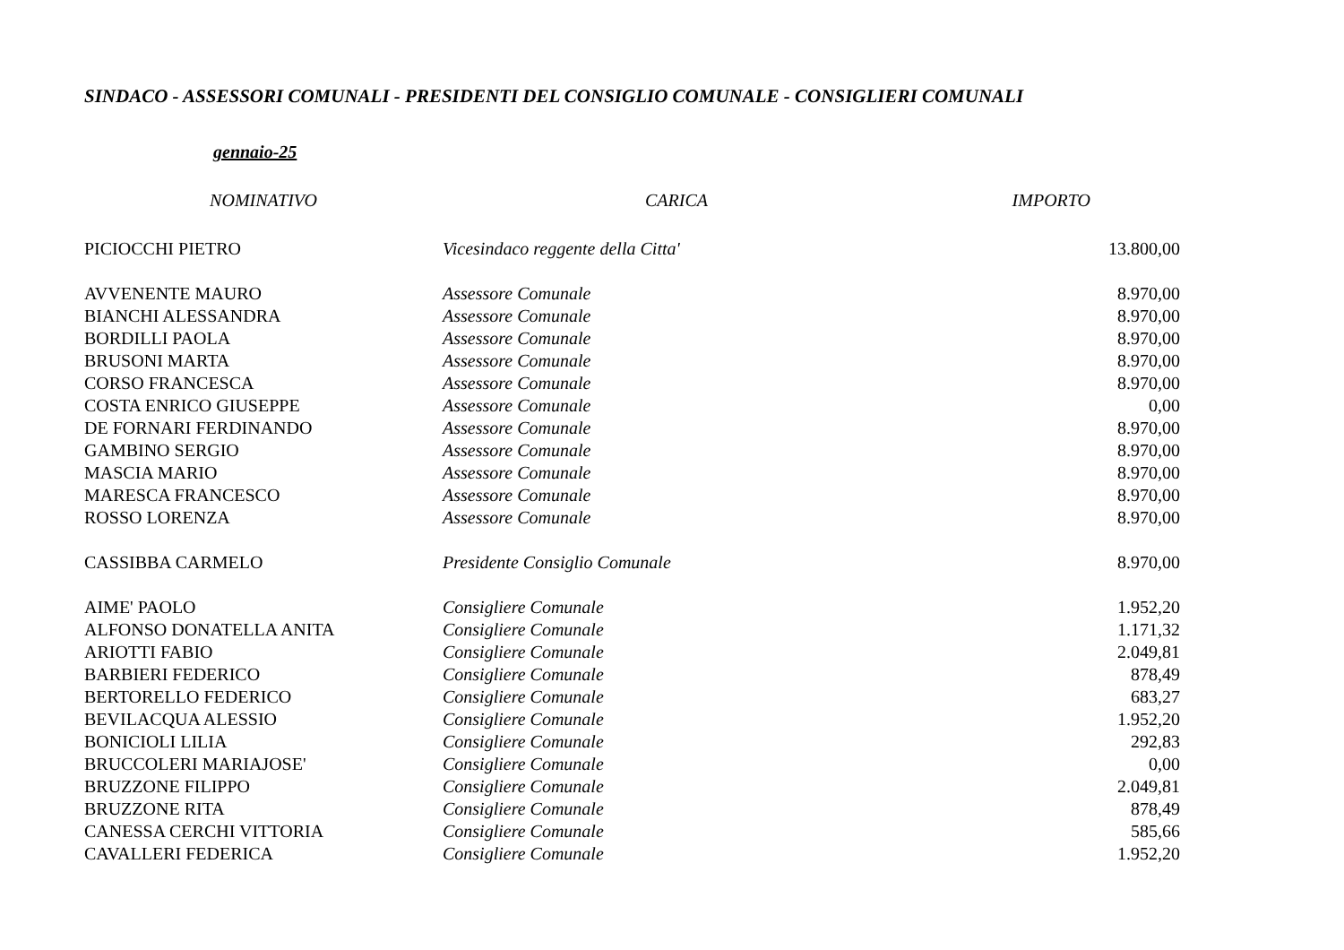SINDACO - ASSESSORI COMUNALI - PRESIDENTI DEL CONSIGLIO COMUNALE - CONSIGLIERI COMUNALI
gennaio-25
| NOMINATIVO | CARICA | IMPORTO |
| --- | --- | --- |
| PICIOCCHI PIETRO | Vicesindaco reggente della Citta' | 13.800,00 |
| AVVENENTE MAURO | Assessore Comunale | 8.970,00 |
| BIANCHI ALESSANDRA | Assessore Comunale | 8.970,00 |
| BORDILLI PAOLA | Assessore Comunale | 8.970,00 |
| BRUSONI MARTA | Assessore Comunale | 8.970,00 |
| CORSO FRANCESCA | Assessore Comunale | 8.970,00 |
| COSTA ENRICO GIUSEPPE | Assessore Comunale | 0,00 |
| DE FORNARI FERDINANDO | Assessore Comunale | 8.970,00 |
| GAMBINO SERGIO | Assessore Comunale | 8.970,00 |
| MASCIA MARIO | Assessore Comunale | 8.970,00 |
| MARESCA FRANCESCO | Assessore Comunale | 8.970,00 |
| ROSSO LORENZA | Assessore Comunale | 8.970,00 |
| CASSIBBA CARMELO | Presidente Consiglio Comunale | 8.970,00 |
| AIME' PAOLO | Consigliere Comunale | 1.952,20 |
| ALFONSO DONATELLA ANITA | Consigliere Comunale | 1.171,32 |
| ARIOTTI FABIO | Consigliere Comunale | 2.049,81 |
| BARBIERI FEDERICO | Consigliere Comunale | 878,49 |
| BERTORELLO FEDERICO | Consigliere Comunale | 683,27 |
| BEVILACQUA ALESSIO | Consigliere Comunale | 1.952,20 |
| BONICIOLI LILIA | Consigliere Comunale | 292,83 |
| BRUCCOLERI MARIAJOSE' | Consigliere Comunale | 0,00 |
| BRUZZONE FILIPPO | Consigliere Comunale | 2.049,81 |
| BRUZZONE RITA | Consigliere Comunale | 878,49 |
| CANESSA CERCHI VITTORIA | Consigliere Comunale | 585,66 |
| CAVALLERI FEDERICA | Consigliere Comunale | 1.952,20 |